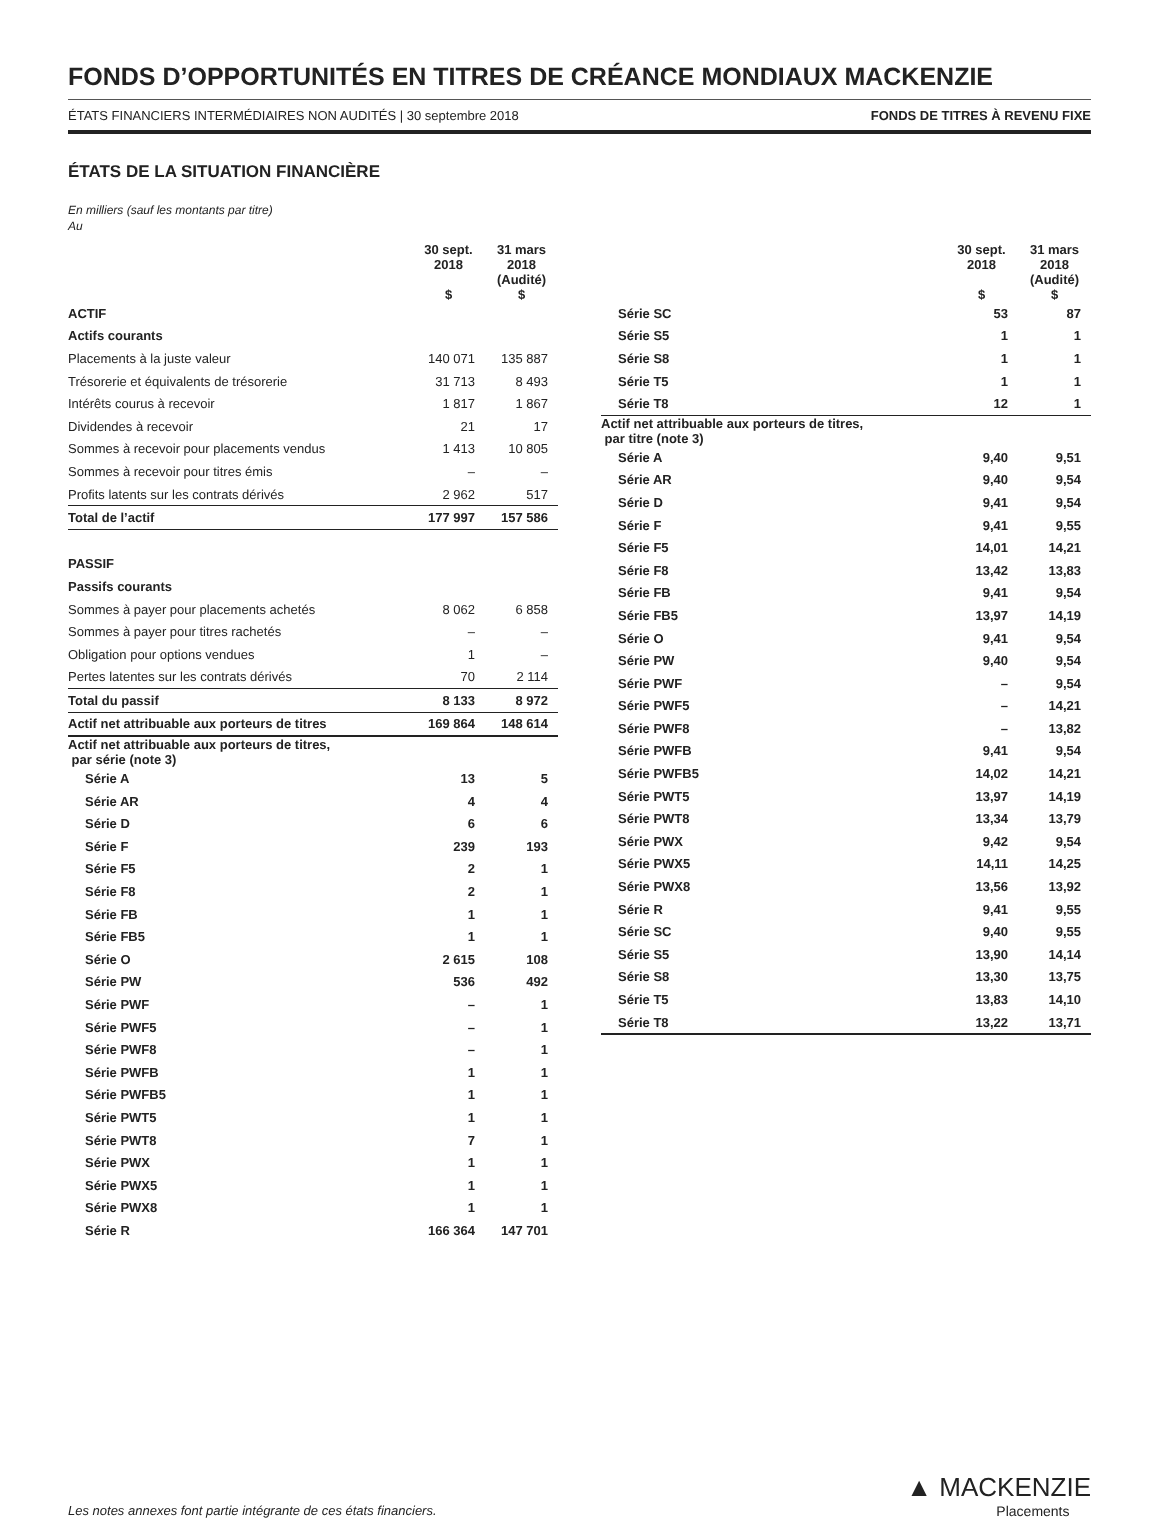FONDS D’OPPORTUNITÉS EN TITRES DE CRÉANCE MONDIAUX MACKENZIE
ÉTATS FINANCIERS INTERMÉDIAIRES NON AUDITÉS | 30 septembre 2018 FONDS DE TITRES À REVENU FIXE
ÉTATS DE LA SITUATION FINANCIÈRE
En milliers (sauf les montants par titre)
Au
| | 30 sept. 2018 $ | 31 mars 2018 (Audité) $ |
| --- | --- | --- |
| ACTIF | | |
| Actifs courants | | |
| Placements à la juste valeur | 140 071 | 135 887 |
| Trésorerie et équivalents de trésorerie | 31 713 | 8 493 |
| Intérêts courus à recevoir | 1 817 | 1 867 |
| Dividendes à recevoir | 21 | 17 |
| Sommes à recevoir pour placements vendus | 1 413 | 10 805 |
| Sommes à recevoir pour titres émis | – | – |
| Profits latents sur les contrats dérivés | 2 962 | 517 |
| Total de l’actif | 177 997 | 157 586 |
| PASSIF | | |
| Passifs courants | | |
| Sommes à payer pour placements achetés | 8 062 | 6 858 |
| Sommes à payer pour titres rachetés | – | – |
| Obligation pour options vendues | 1 | – |
| Pertes latentes sur les contrats dérivés | 70 | 2 114 |
| Total du passif | 8 133 | 8 972 |
| Actif net attribuable aux porteurs de titres | 169 864 | 148 614 |
| Actif net attribuable aux porteurs de titres, par série (note 3) | | |
| Série A | 13 | 5 |
| Série AR | 4 | 4 |
| Série D | 6 | 6 |
| Série F | 239 | 193 |
| Série F5 | 2 | 1 |
| Série F8 | 2 | 1 |
| Série FB | 1 | 1 |
| Série FB5 | 1 | 1 |
| Série O | 2 615 | 108 |
| Série PW | 536 | 492 |
| Série PWF | – | 1 |
| Série PWF5 | – | 1 |
| Série PWF8 | – | 1 |
| Série PWFB | 1 | 1 |
| Série PWFB5 | 1 | 1 |
| Série PWT5 | 1 | 1 |
| Série PWT8 | 7 | 1 |
| Série PWX | 1 | 1 |
| Série PWX5 | 1 | 1 |
| Série PWX8 | 1 | 1 |
| Série R | 166 364 | 147 701 |
| | 30 sept. 2018 $ | 31 mars 2018 (Audité) $ |
| --- | --- | --- |
| Série SC | 53 | 87 |
| Série S5 | 1 | 1 |
| Série S8 | 1 | 1 |
| Série T5 | 1 | 1 |
| Série T8 | 12 | 1 |
| Actif net attribuable aux porteurs de titres, par titre (note 3) | | |
| Série A | 9,40 | 9,51 |
| Série AR | 9,40 | 9,54 |
| Série D | 9,41 | 9,54 |
| Série F | 9,41 | 9,55 |
| Série F5 | 14,01 | 14,21 |
| Série F8 | 13,42 | 13,83 |
| Série FB | 9,41 | 9,54 |
| Série FB5 | 13,97 | 14,19 |
| Série O | 9,41 | 9,54 |
| Série PW | 9,40 | 9,54 |
| Série PWF | – | 9,54 |
| Série PWF5 | – | 14,21 |
| Série PWF8 | – | 13,82 |
| Série PWFB | 9,41 | 9,54 |
| Série PWFB5 | 14,02 | 14,21 |
| Série PWT5 | 13,97 | 14,19 |
| Série PWT8 | 13,34 | 13,79 |
| Série PWX | 9,42 | 9,54 |
| Série PWX5 | 14,11 | 14,25 |
| Série PWX8 | 13,56 | 13,92 |
| Série R | 9,41 | 9,55 |
| Série SC | 9,40 | 9,55 |
| Série S5 | 13,90 | 14,14 |
| Série S8 | 13,30 | 13,75 |
| Série T5 | 13,83 | 14,10 |
| Série T8 | 13,22 | 13,71 |
Les notes annexes font partie intégrante de ces états financiers.
▲ MACKENZIE
Placements